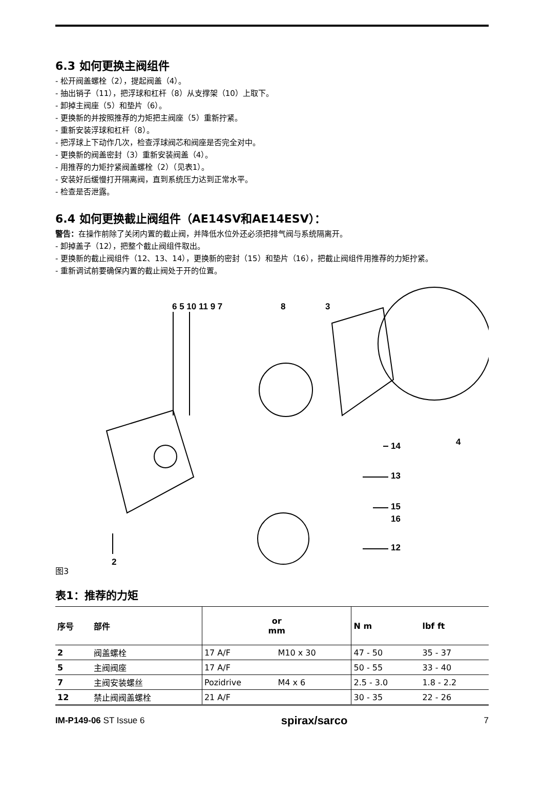6.3 如何更换主阀组件
- 松开阀盖螺栓（2），提起阀盖（4）。
- 抽出销子（11），把浮球和杠杆（8）从支撑架（10）上取下。
- 卸掉主阀座（5）和垫片（6）。
- 更换新的并按照推荐的力矩把主阀座（5）重新拧紧。
- 重新安装浮球和杠杆（8）。
- 把浮球上下动作几次，检查浮球阀芯和阀座是否完全对中。
- 更换新的阀盖密封（3）重新安装阀盖（4）。
- 用推荐的力矩拧紧阀盖螺栓（2）（见表1）。
- 安装好后缓慢打开隔离阀，直到系统压力达到正常水平。
- 检查是否泄露。
6.4 如何更换截止阀组件（AE14SV和AE14ESV）：
警告：在操作前除了关闭内置的截止阀，并降低水位外还必须把排气阀与系统隔离开。
- 卸掉盖子（12），把整个截止阀组件取出。
- 更换新的截止阀组件（12、13、14），更换新的密封（15）和垫片（16），把截止阀组件用推荐的力矩拧紧。
- 重新调试前要确保内置的截止阀处于开的位置。
6 5 10 11 9 7 8 3
14 4
13
15
16
12
2
图3
表1：推荐的力矩
| 序号 | 部件 | or mm | | N m | lbf ft |
| --- | --- | --- | --- | --- | --- |
| 2 | 阀盖螺栓 | 17 A/F | M10 x 30 | 47 - 50 | 35 - 37 |
| 5 | 主阀阀座 | 17 A/F | | 50 - 55 | 33 - 40 |
| 7 | 主阀安装螺丝 | Pozidrive | M4 x 6 | 2.5 - 3.0 | 1.8 - 2.2 |
| 12 | 禁止阀阀盖螺栓 | 21 A/F | | 30 - 35 | 22 - 26 |
IM-P149-06 ST Issue 6 spirax/sarco 7